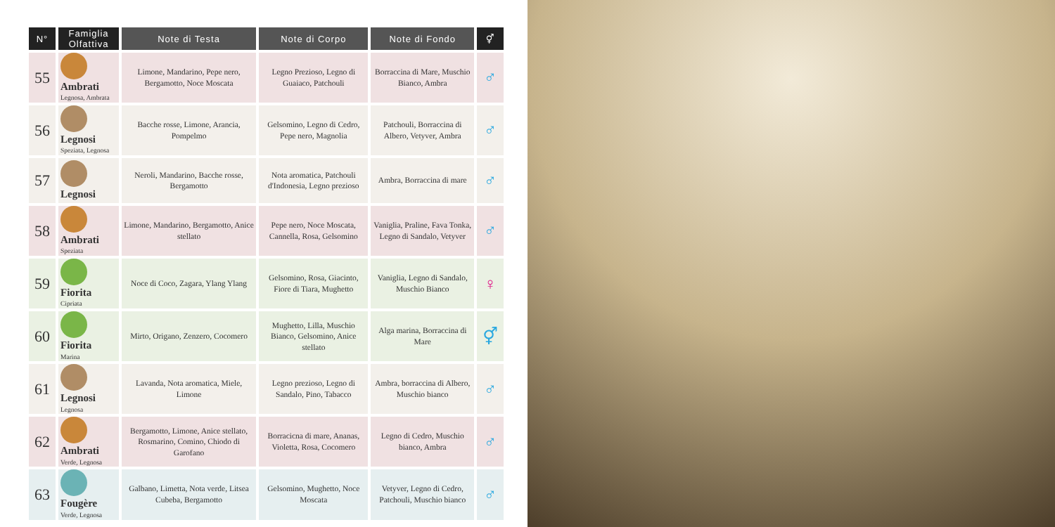| N° | Famiglia Olfattiva | Note di Testa | Note di Corpo | Note di Fondo | ⚥ |
| --- | --- | --- | --- | --- | --- |
| 55 | Ambrati Legnosa, Ambrata | Limone, Mandarino, Pepe nero, Bergamotto, Noce Moscata | Legno Prezioso, Legno di Guaiaco, Patchouli | Borraccina di Mare, Muschio Bianco, Ambra | ♂ |
| 56 | Legnosi Speziata, Legnosa | Bacche rosse, Limone, Arancia, Pompelmo | Gelsomino, Legno di Cedro, Pepe nero, Magnolia | Patchouli, Borraccina di Albero, Vetyver, Ambra | ♂ |
| 57 | Legnosi | Neroli, Mandarino, Bacche rosse, Bergamotto | Nota aromatica, Patchouli d'Indonesia, Legno prezioso | Ambra, Borraccina di mare | ♂ |
| 58 | Ambrati Speziata | Limone, Mandarino, Bergamotto, Anice stellato | Pepe nero, Noce Moscata, Cannella, Rosa, Gelsomino | Vaniglia, Praline, Fava Tonka, Legno di Sandalo, Vetyver | ♂ |
| 59 | Fiorita Cipriata | Noce di Coco, Zagara, Ylang Ylang | Gelsomino, Rosa, Giacinto, Fiore di Tiara, Mughetto | Vaniglia, Legno di Sandalo, Muschio Bianco | ♀ |
| 60 | Fiorita Marina | Mirto, Origano, Zenzero, Cocomero | Mughetto, Lilla, Muschio Bianco, Gelsomino, Anice stellato | Alga marina, Borraccina di Mare | ⚥ |
| 61 | Legnosi Legnosa | Lavanda, Nota aromatica, Miele, Limone | Legno prezioso, Legno di Sandalo, Pino, Tabacco | Ambra, borraccina di Albero, Muschio bianco | ♂ |
| 62 | Ambrati Verde, Legnosa | Bergamotto, Limone, Anice stellato, Rosmarino, Comino, Chiodo di Garofano | Borracicna di mare, Ananas, Violetta, Rosa, Cocomero | Legno di Cedro, Muschio bianco, Ambra | ♂ |
| 63 | Fougère Verde, Legnosa | Galbano, Limetta, Nota verde, Litsea Cubeba, Bergamotto | Gelsomino, Mughetto, Noce Moscata | Vetyver, Legno di Cedro, Patchouli, Muschio bianco | ♂ |